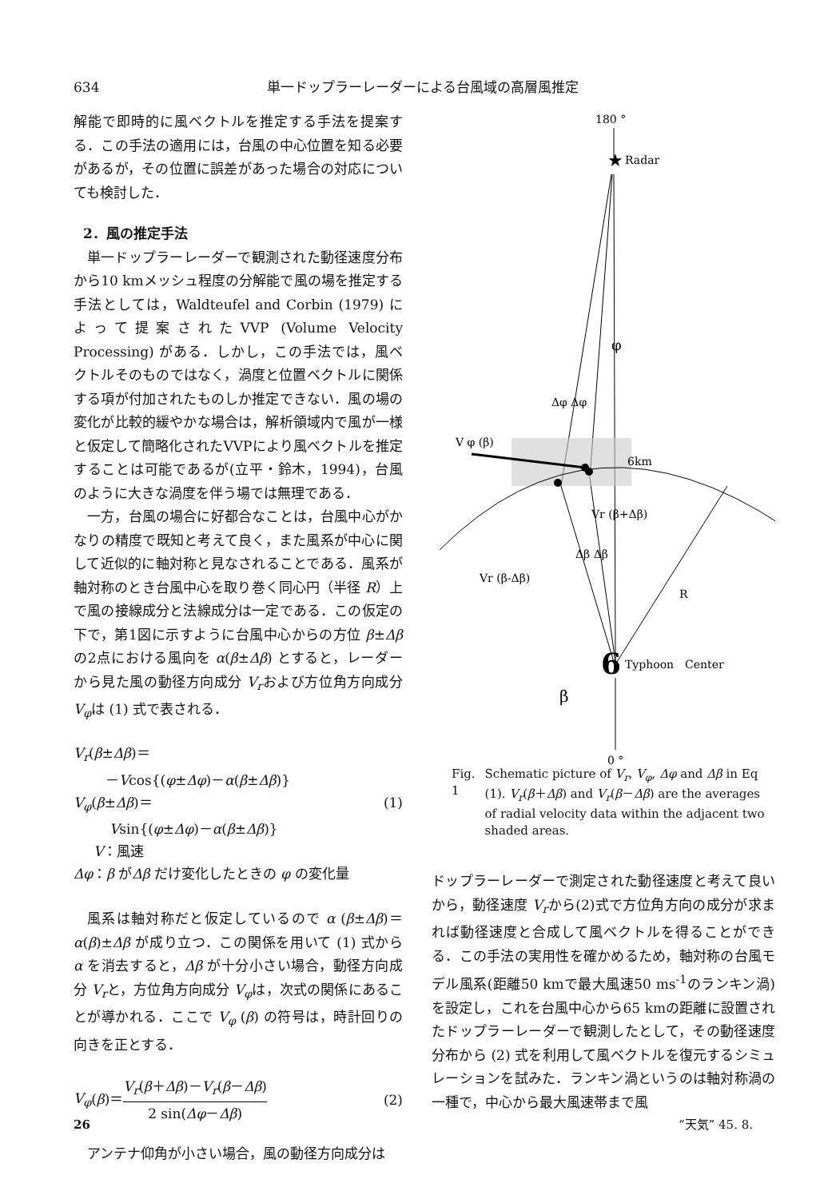634 単一ドップラーレーダーによる台風域の高層風推定
解能で即時的に風ベクトルを推定する手法を提案する．この手法の適用には，台風の中心位置を知る必要があるが，その位置に誤差があった場合の対応についても検討した．
2．風の推定手法
単一ドップラーレーダーで観測された動径速度分布から10 kmメッシュ程度の分解能で風の場を推定する手法としては，Waldteufel and Corbin (1979) によって提案されたVVP (Volume Velocity Processing) がある．しかし，この手法では，風ベクトルそのものではなく，渦度と位置ベクトルに関係する項が付加されたものしか推定できない．風の場の変化が比較的緩やかな場合は，解析領域内で風が一様と仮定して簡略化されたVVPにより風ベクトルを推定することは可能であるが(立平・鈴木，1994)，台風のように大きな渦度を伴う場では無理である．
一方，台風の場合に好都合なことは，台風中心がかなりの精度で既知と考えて良く，また風系が中心に関して近似的に軸対称と見なされることである．風系が軸対称のとき台風中心を取り巻く同心円（半径 R）上で風の接線成分と法線成分は一定である．この仮定の下で，第1図に示すように台風中心からの方位 β±Δβ の2点における風向を α(β±Δβ) とすると，レーダーから見た風の動径方向成分 V<sub>r</sub>および方位角方向成分 V<sub>φ</sub>は (1) 式で表される．
V<sub>r</sub>(β±Δβ)＝
－Vcos{(φ±Δφ)－α(β±Δβ)}
V<sub>φ</sub>(β±Δβ)＝ (1)
Vsin{(φ±Δφ)－α(β±Δβ)}
V：風速
Δφ：β がΔβ だけ変化したときの φ の変化量
風系は軸対称だと仮定しているので α (β±Δβ)＝α(β)±Δβ が成り立つ．この関係を用いて (1) 式から α を消去すると，Δβ が十分小さい場合，動径方向成分 V<sub>r</sub>と，方位角方向成分 V<sub>φ</sub>は，次式の関係にあることが導かれる．ここで V<sub>φ</sub> (β) の符号は，時計回りの向きを正とする．
V<sub>φ</sub>(β)＝V<sub>r</sub>(β＋Δβ)－V<sub>r</sub>(β－Δβ) 2 sin(Δφ－Δβ) (2)
アンテナ仰角が小さい場合，風の動径方向成分は
180 °
★
Radar
V φ (β)
6km
Vr (β+Δβ)
Vr (β-Δβ)
φ
Δφ Δφ
Δβ Δβ
R
6
Typhoon　Center
β
0 °
Fig. 1 Schematic picture of V<sub>r</sub>, V<sub>φ</sub>, Δφ and Δβ in Eq (1). V<sub>r</sub>(β＋Δβ) and V<sub>r</sub>(β－Δβ) are the averages of radial velocity data within the adjacent two shaded areas.
ドップラーレーダーで測定された動径速度と考えて良いから，動径速度 V<sub>r</sub>から(2)式で方位角方向の成分が求まれば動径速度と合成して風ベクトルを得ることができる．この手法の実用性を確かめるため，軸対称の台風モデル風系(距離50 kmで最大風速50 ms<sup>-1</sup>のランキン渦) を設定し，これを台風中心から65 kmの距離に設置されたドップラーレーダーで観測したとして，その動径速度分布から (2) 式を利用して風ベクトルを復元するシミュレーションを試みた．ランキン渦というのは軸対称渦の一種で，中心から最大風速帯まで風
26 “天気” 45. 8.